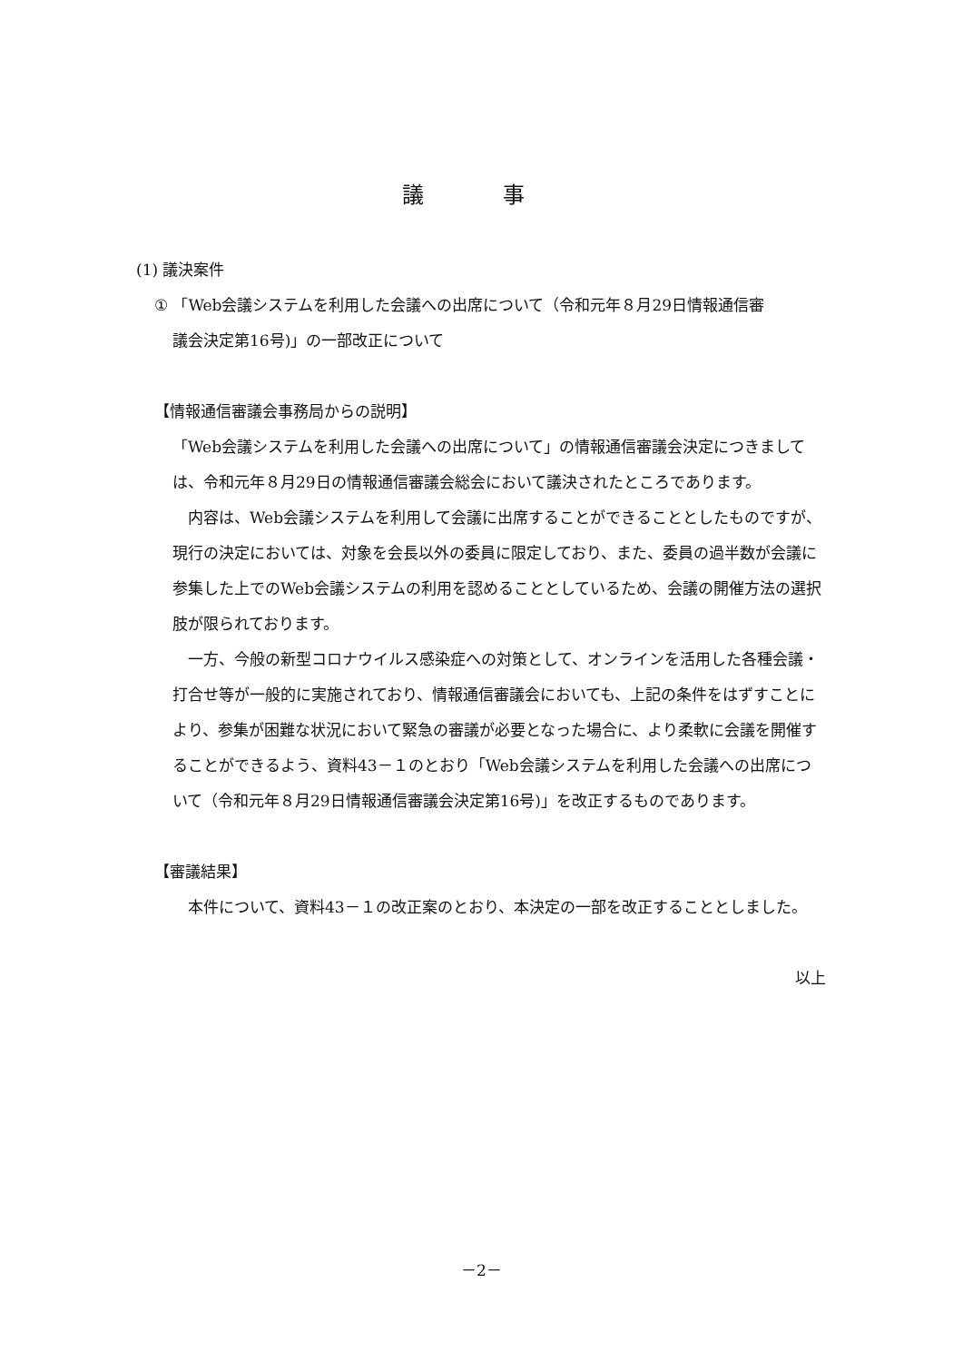議 事
(1) 議決案件
① 「Web会議システムを利用した会議への出席について（令和元年８月29日情報通信審
議会決定第16号)」の一部改正について
【情報通信審議会事務局からの説明】
「Web会議システムを利用した会議への出席について」の情報通信審議会決定につきましては、令和元年８月29日の情報通信審議会総会において議決されたところであります。
　内容は、Web会議システムを利用して会議に出席することができることとしたものですが、現行の決定においては、対象を会長以外の委員に限定しており、また、委員の過半数が会議に参集した上でのWeb会議システムの利用を認めることとしているため、会議の開催方法の選択肢が限られております。
　一方、今般の新型コロナウイルス感染症への対策として、オンラインを活用した各種会議・打合せ等が一般的に実施されており、情報通信審議会においても、上記の条件をはずすことにより、参集が困難な状況において緊急の審議が必要となった場合に、より柔軟に会議を開催することができるよう、資料43－１のとおり「Web会議システムを利用した会議への出席について（令和元年８月29日情報通信審議会決定第16号)」を改正するものであります。
【審議結果】
　本件について、資料43－１の改正案のとおり、本決定の一部を改正することとしました。
以上
－2－